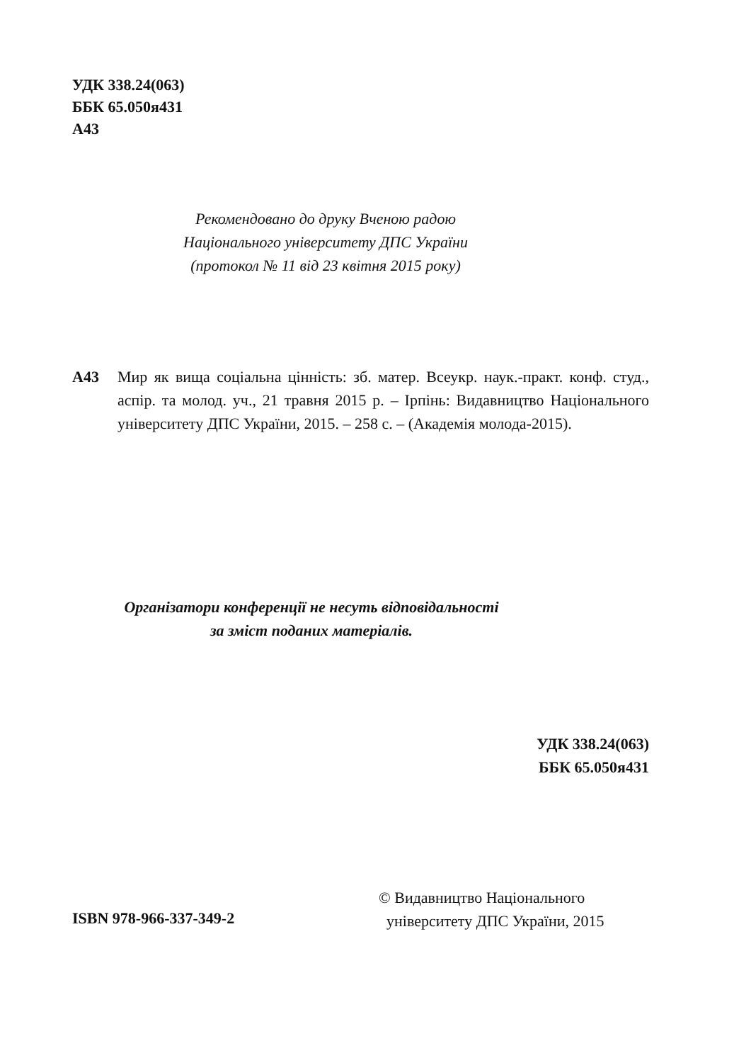УДК 338.24(063)
ББК 65.050я431
А43
Рекомендовано до друку Вченою радою
Національного університету ДПС України
(протокол № 11 від 23 квітня 2015 року)
А43 Мир як вища соціальна цінність: зб. матер. Всеукр. наук.-практ. конф. студ., аспір. та молод. уч., 21 травня 2015 р. – Ірпінь: Видавництво Національного університету ДПС України, 2015. – 258 с. – (Академія молода-2015).
Організатори конференції не несуть відповідальності
за зміст поданих матеріалів.
УДК 338.24(063)
ББК 65.050я431
© Видавництво Національного
університету ДПС України, 2015
ISBN 978-966-337-349-2